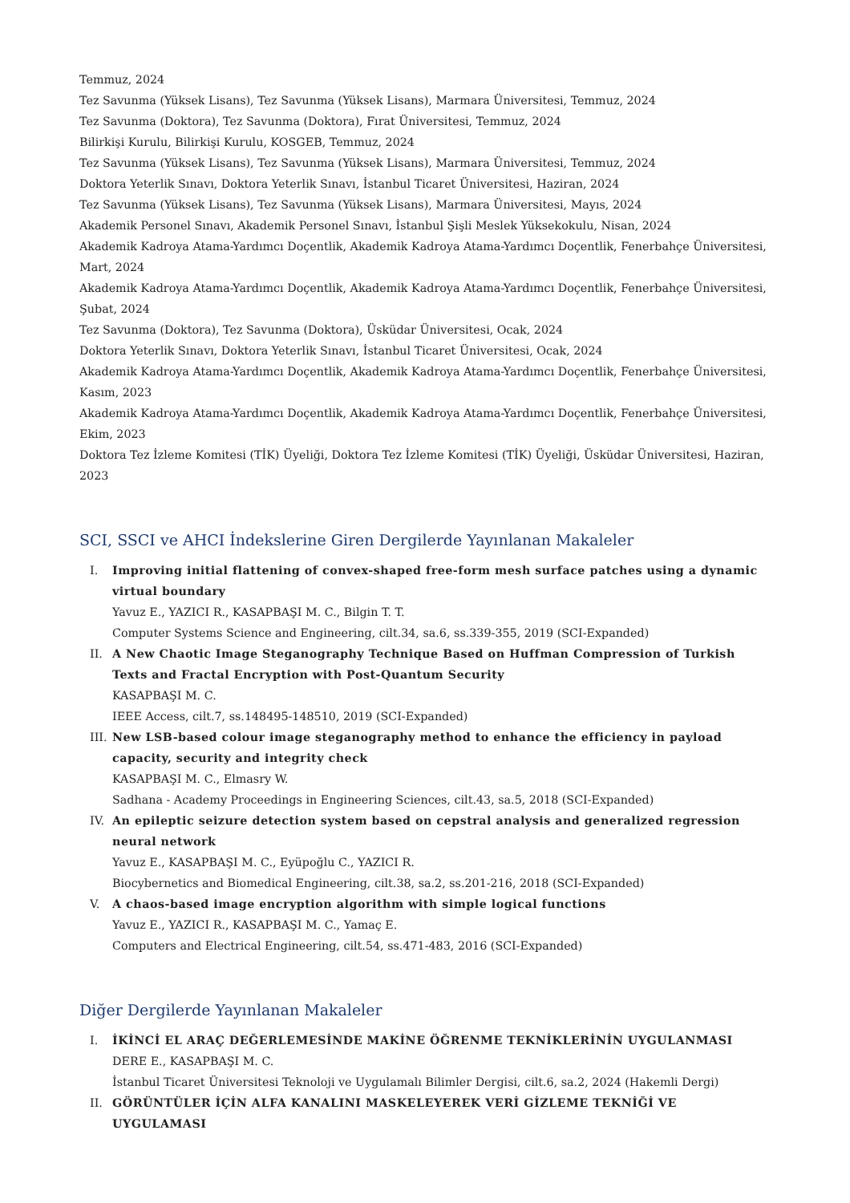Temmuz, 2024
Tez Savunma (Yüksek Lisans), Tez Savunma (Yüksek Lisans), Marmara Üniversitesi, Temmuz, 2024
Tez Savunma (Doktora), Tez Savunma (Doktora), Fırat Üniversitesi, Temmuz, 2024
Bilirkişi Kurulu, Bilirkişi Kurulu, KOSGEB, Temmuz, 2024
Tez Savunma (Yüksek Lisans), Tez Savunma (Yüksek Lisans), Marmara Üniversitesi, Temmuz, 2024
Doktora Yeterlik Sınavı, Doktora Yeterlik Sınavı, İstanbul Ticaret Üniversitesi, Haziran, 2024
Tez Savunma (Yüksek Lisans), Tez Savunma (Yüksek Lisans), Marmara Üniversitesi, Mayıs, 2024
Akademik Personel Sınavı, Akademik Personel Sınavı, İstanbul Şişli Meslek Yüksekokulu, Nisan, 2024
Akademik Kadroya Atama-Yardımcı Doçentlik, Akademik Kadroya Atama-Yardımcı Doçentlik, Fenerbahçe Üniversitesi, Mart, 2024
Akademik Kadroya Atama-Yardımcı Doçentlik, Akademik Kadroya Atama-Yardımcı Doçentlik, Fenerbahçe Üniversitesi, Şubat, 2024
Tez Savunma (Doktora), Tez Savunma (Doktora), Üsküdar Üniversitesi, Ocak, 2024
Doktora Yeterlik Sınavı, Doktora Yeterlik Sınavı, İstanbul Ticaret Üniversitesi, Ocak, 2024
Akademik Kadroya Atama-Yardımcı Doçentlik, Akademik Kadroya Atama-Yardımcı Doçentlik, Fenerbahçe Üniversitesi, Kasım, 2023
Akademik Kadroya Atama-Yardımcı Doçentlik, Akademik Kadroya Atama-Yardımcı Doçentlik, Fenerbahçe Üniversitesi, Ekim, 2023
Doktora Tez İzleme Komitesi (TİK) Üyeliği, Doktora Tez İzleme Komitesi (TİK) Üyeliği, Üsküdar Üniversitesi, Haziran, 2023
SCI, SSCI ve AHCI İndekslerine Giren Dergilerde Yayınlanan Makaleler
I. Improving initial flattening of convex-shaped free-form mesh surface patches using a dynamic virtual boundary
Yavuz E., YAZICI R., KASAPBAŞI M. C., Bilgin T. T.
Computer Systems Science and Engineering, cilt.34, sa.6, ss.339-355, 2019 (SCI-Expanded)
II. A New Chaotic Image Steganography Technique Based on Huffman Compression of Turkish Texts and Fractal Encryption with Post-Quantum Security
KASAPBAŞI M. C.
IEEE Access, cilt.7, ss.148495-148510, 2019 (SCI-Expanded)
III. New LSB-based colour image steganography method to enhance the efficiency in payload capacity, security and integrity check
KASAPBAŞI M. C., Elmasry W.
Sadhana - Academy Proceedings in Engineering Sciences, cilt.43, sa.5, 2018 (SCI-Expanded)
IV. An epileptic seizure detection system based on cepstral analysis and generalized regression neural network
Yavuz E., KASAPBAŞI M. C., Eyüpoğlu C., YAZICI R.
Biocybernetics and Biomedical Engineering, cilt.38, sa.2, ss.201-216, 2018 (SCI-Expanded)
V. A chaos-based image encryption algorithm with simple logical functions
Yavuz E., YAZICI R., KASAPBAŞI M. C., Yamaç E.
Computers and Electrical Engineering, cilt.54, ss.471-483, 2016 (SCI-Expanded)
Diğer Dergilerde Yayınlanan Makaleler
I. İKİNCİ EL ARAÇ DEĞERLEMESİNDE MAKİNE ÖĞRENME TEKNİKLERİNİN UYGULANMASI
DERE E., KASAPBAŞI M. C.
İstanbul Ticaret Üniversitesi Teknoloji ve Uygulamalı Bilimler Dergisi, cilt.6, sa.2, 2024 (Hakemli Dergi)
II. GÖRÜNTÜLER İÇİN ALFA KANALINI MASKELEYEREK VERİ GİZLEME TEKNİĞİ VE UYGULAMASI